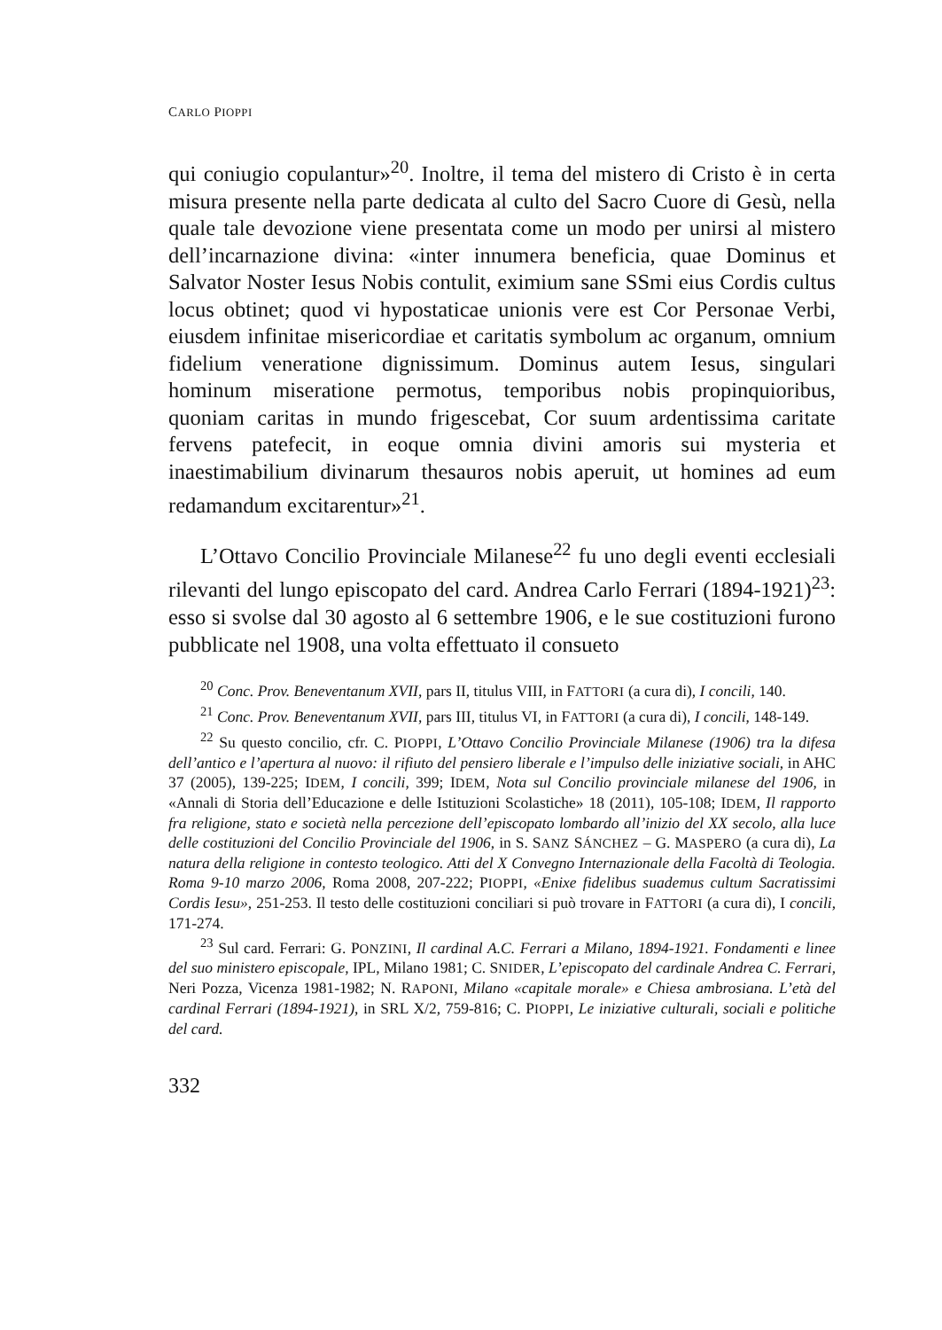CARLO PIOPPI
qui coniugio copulantur»<sup>20</sup>. Inoltre, il tema del mistero di Cristo è in certa misura presente nella parte dedicata al culto del Sacro Cuore di Gesù, nella quale tale devozione viene presentata come un modo per unirsi al mistero dell’incarnazione divina: «inter innumera beneficia, quae Dominus et Salvator Noster Iesus Nobis contulit, eximium sane SSmi eius Cordis cultus locus obtinet; quod vi hypostaticae unionis vere est Cor Personae Verbi, eiusdem infinitae misericordiae et caritatis symbolum ac organum, omnium fidelium veneratione dignissimum. Dominus autem Iesus, singulari hominum miseratione permotus, temporibus nobis propinquioribus, quoniam caritas in mundo frigescebat, Cor suum ardentissima caritate fervens patefecit, in eoque omnia divini amoris sui mysteria et inaestimabilium divinarum thesauros nobis aperuit, ut homines ad eum redamandum excitarentur»<sup>21</sup>.
L’Ottavo Concilio Provinciale Milanese<sup>22</sup> fu uno degli eventi ecclesiali rilevanti del lungo episcopato del card. Andrea Carlo Ferrari (1894-1921)<sup>23</sup>: esso si svolse dal 30 agosto al 6 settembre 1906, e le sue costituzioni furono pubblicate nel 1908, una volta effettuato il consueto
<sup>20</sup> Conc. Prov. Beneventanum XVII, pars II, titulus VIII, in FATTORI (a cura di), I concili, 140.
<sup>21</sup> Conc. Prov. Beneventanum XVII, pars III, titulus VI, in FATTORI (a cura di), I concili, 148-149.
<sup>22</sup> Su questo concilio, cfr. C. PIOPPI, L’Ottavo Concilio Provinciale Milanese (1906) tra la difesa dell’antico e l’apertura al nuovo: il rifiuto del pensiero liberale e l’impulso delle iniziative sociali, in AHC 37 (2005), 139-225; IDEM, I concili, 399; IDEM, Nota sul Concilio provinciale milanese del 1906, in «Annali di Storia dell’Educazione e delle Istituzioni Scolastiche» 18 (2011), 105-108; IDEM, Il rapporto fra religione, stato e società nella percezione dell’episcopato lombardo all’inizio del XX secolo, alla luce delle costituzioni del Concilio Provinciale del 1906, in S. SANZ SÁNCHEZ – G. MASPERO (a cura di), La natura della religione in contesto teologico. Atti del X Convegno Internazionale della Facoltà di Teologia. Roma 9-10 marzo 2006, Roma 2008, 207-222; PIOPPI, «Enixe fidelibus suademus cultum Sacratissimi Cordis Iesu», 251-253. Il testo delle costituzioni conciliari si può trovare in FATTORI (a cura di), I concili, 171-274.
<sup>23</sup> Sul card. Ferrari: G. PONZINI, Il cardinal A.C. Ferrari a Milano, 1894-1921. Fondamenti e linee del suo ministero episcopale, IPL, Milano 1981; C. SNIDER, L’episcopato del cardinale Andrea C. Ferrari, Neri Pozza, Vicenza 1981-1982; N. RAPONI, Milano «capitale morale» e Chiesa ambrosiana. L’età del cardinal Ferrari (1894-1921), in SRL X/2, 759-816; C. PIOPPI, Le iniziative culturali, sociali e politiche del card.
332